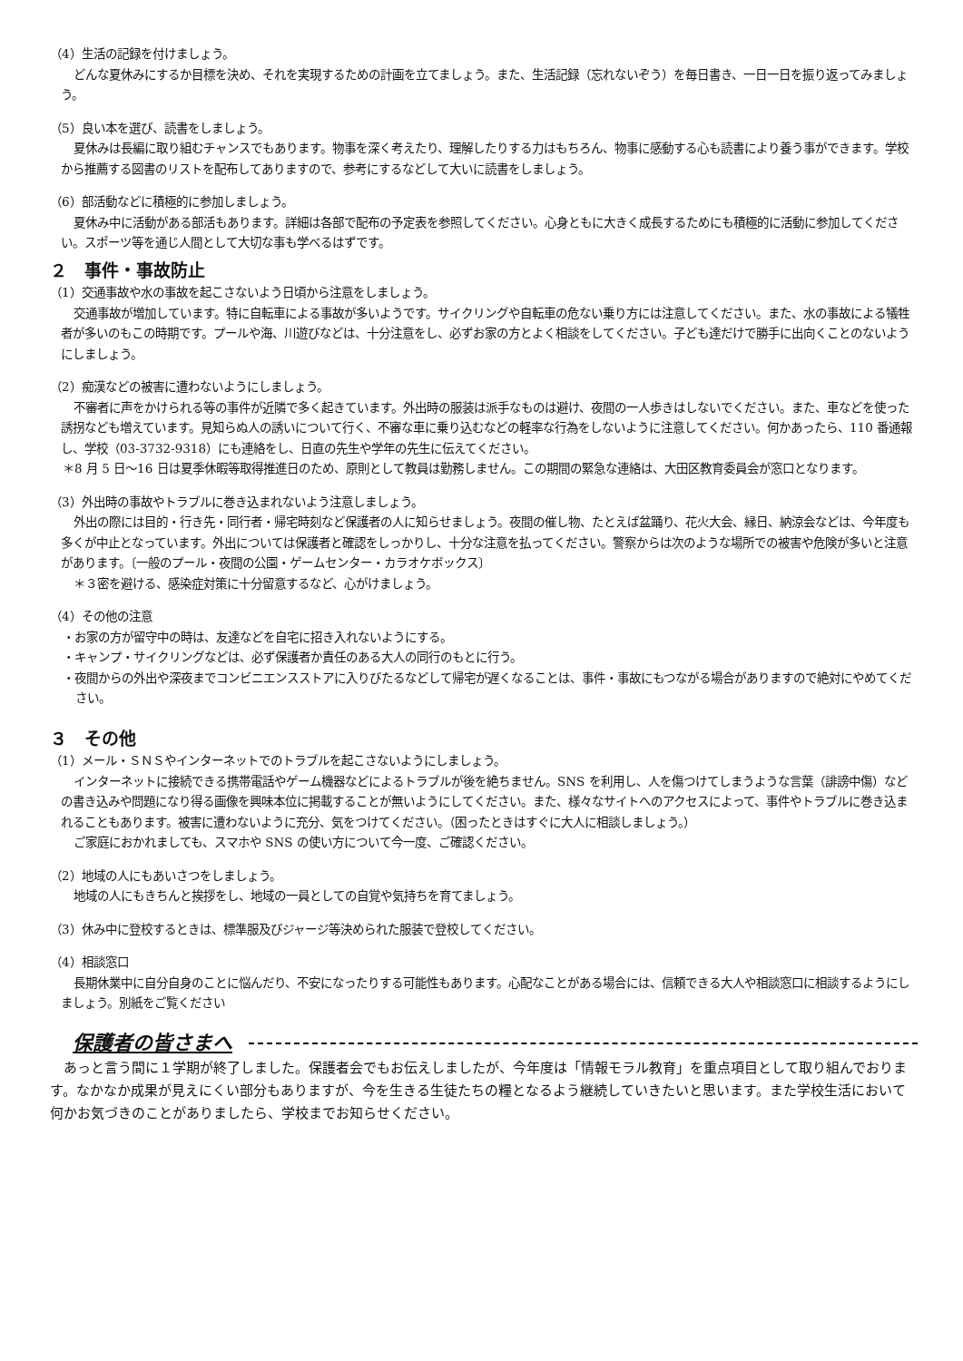（4）生活の記録を付けましょう。
どんな夏休みにするか目標を決め、それを実現するための計画を立てましょう。また、生活記録（忘れないぞう）を毎日書き、一日一日を振り返ってみましょう。
（5）良い本を選び、読書をしましょう。
夏休みは長編に取り組むチャンスでもあります。物事を深く考えたり、理解したりする力はもちろん、物事に感動する心も読書により養う事ができます。学校から推薦する図書のリストを配布してありますので、参考にするなどして大いに読書をしましょう。
（6）部活動などに積極的に参加しましょう。
夏休み中に活動がある部活もあります。詳細は各部で配布の予定表を参照してください。心身ともに大きく成長するためにも積極的に活動に参加してください。スポーツ等を通じ人間として大切な事も学べるはずです。
２　事件・事故防止
（1）交通事故や水の事故を起こさないよう日頃から注意をしましょう。
交通事故が増加しています。特に自転車による事故が多いようです。サイクリングや自転車の危ない乗り方には注意してください。また、水の事故による犠牲者が多いのもこの時期です。プールや海、川遊びなどは、十分注意をし、必ずお家の方とよく相談をしてください。子ども達だけで勝手に出向くことのないようにしましょう。
（2）痴漢などの被害に遭わないようにしましょう。
不審者に声をかけられる等の事件が近隣で多く起きています。外出時の服装は派手なものは避け、夜間の一人歩きはしないでください。また、車などを使った誘拐なども増えています。見知らぬ人の誘いについて行く、不審な車に乗り込むなどの軽率な行為をしないように注意してください。何かあったら、110 番通報し、学校（03-3732-9318）にも連絡をし、日直の先生や学年の先生に伝えてください。
＊8 月 5 日～16 日は夏季休暇等取得推進日のため、原則として教員は勤務しません。この期間の緊急な連絡は、大田区教育委員会が窓口となります。
（3）外出時の事故やトラブルに巻き込まれないよう注意しましょう。
外出の際には目的・行き先・同行者・帰宅時刻など保護者の人に知らせましょう。夜間の催し物、たとえば盆踊り、花火大会、縁日、納涼会などは、今年度も多くが中止となっています。外出については保護者と確認をしっかりし、十分な注意を払ってください。警察からは次のような場所での被害や危険が多いと注意があります。〔一般のプール・夜間の公園・ゲームセンター・カラオケボックス〕
＊３密を避ける、感染症対策に十分留意するなど、心がけましょう。
（4）その他の注意
・お家の方が留守中の時は、友達などを自宅に招き入れないようにする。
・キャンプ・サイクリングなどは、必ず保護者か責任のある大人の同行のもとに行う。
・夜間からの外出や深夜までコンビニエンスストアに入りびたるなどして帰宅が遅くなることは、事件・事故にもつながる場合がありますので絶対にやめてください。
３　その他
（1）メール・ＳＮＳやインターネットでのトラブルを起こさないようにしましょう。
インターネットに接続できる携帯電話やゲーム機器などによるトラブルが後を絶ちません。SNS を利用し、人を傷つけてしまうような言葉（誹謗中傷）などの書き込みや問題になり得る画像を興味本位に掲載することが無いようにしてください。また、様々なサイトへのアクセスによって、事件やトラブルに巻き込まれることもあります。被害に遭わないように充分、気をつけてください。（困ったときはすぐに大人に相談しましょう。）
ご家庭におかれましても、スマホや SNS の使い方について今一度、ご確認ください。
（2）地域の人にもあいさつをしましょう。
地域の人にもきちんと挨拶をし、地域の一員としての自覚や気持ちを育てましょう。
（3）休み中に登校するときは、標準服及びジャージ等決められた服装で登校してください。
（4）相談窓口
長期休業中に自分自身のことに悩んだり、不安になったりする可能性もあります。心配なことがある場合には、信頼できる大人や相談窓口に相談するようにしましょう。別紙をご覧ください
保護者の皆さまへ
あっと言う間に１学期が終了しました。保護者会でもお伝えしましたが、今年度は「情報モラル教育」を重点項目として取り組んでおります。なかなか成果が見えにくい部分もありますが、今を生きる生徒たちの糧となるよう継続していきたいと思います。また学校生活において何かお気づきのことがありましたら、学校までお知らせください。